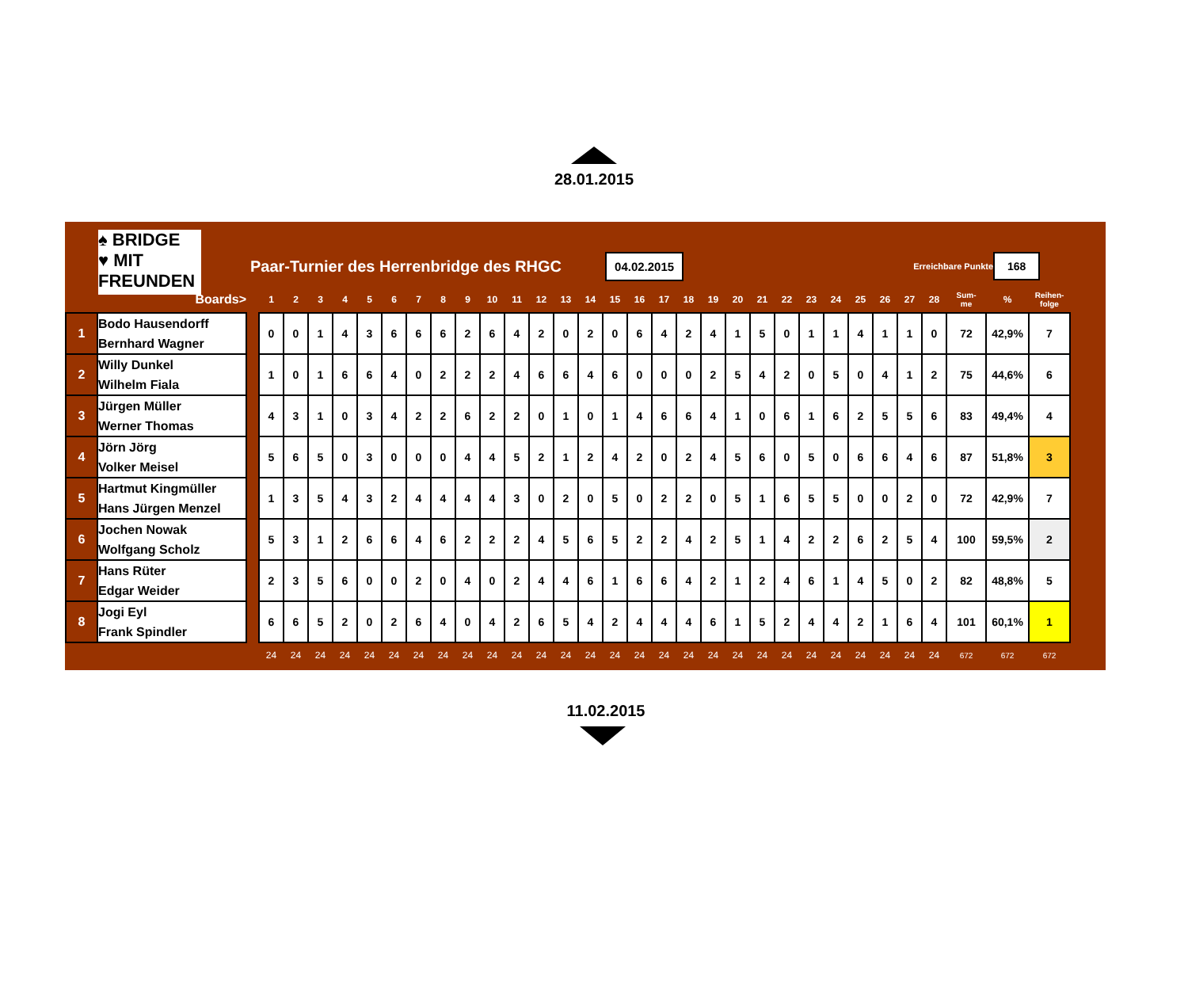28.01.2015
♠ BRIDGE
♥ MIT FREUNDEN
Paar-Turnier des Herrenbridge des RHGC
04.02.2015
Erreichbare Punkte
168
| | Boards> | | 1 | 2 | 3 | 4 | 5 | 6 | 7 | 8 | 9 | 10 | 11 | 12 | 13 | 14 | 15 | 16 | 17 | 18 | 19 | 20 | 21 | 22 | 23 | 24 | 25 | 26 | 27 | 28 | Sum- me | % | Reihen- folge |
| --- | --- | --- | --- | --- | --- | --- | --- | --- | --- | --- | --- | --- | --- | --- | --- | --- | --- | --- | --- | --- | --- | --- | --- | --- | --- | --- | --- | --- | --- | --- | --- | --- | --- |
| 1 | Bodo Hausendorff Bernhard Wagner | | 0 | 0 | 1 | 4 | 3 | 6 | 6 | 6 | 2 | 6 | 4 | 2 | 0 | 2 | 0 | 6 | 4 | 2 | 4 | 1 | 5 | 0 | 1 | 1 | 4 | 1 | 1 | 0 | 72 | 42,9% | 7 |
| 2 | Willy Dunkel Wilhelm Fiala | | 1 | 0 | 1 | 6 | 6 | 4 | 0 | 2 | 2 | 2 | 4 | 6 | 6 | 4 | 6 | 0 | 0 | 0 | 2 | 5 | 4 | 2 | 0 | 5 | 0 | 4 | 1 | 2 | 75 | 44,6% | 6 |
| 3 | Jürgen Müller Werner Thomas | | 4 | 3 | 1 | 0 | 3 | 4 | 2 | 2 | 6 | 2 | 2 | 0 | 1 | 0 | 1 | 4 | 6 | 6 | 4 | 1 | 0 | 6 | 1 | 6 | 2 | 5 | 5 | 6 | 83 | 49,4% | 4 |
| 4 | Jörn Jörg Volker Meisel | | 5 | 6 | 5 | 0 | 3 | 0 | 0 | 0 | 4 | 4 | 5 | 2 | 1 | 2 | 4 | 2 | 0 | 2 | 4 | 5 | 6 | 0 | 5 | 0 | 6 | 6 | 4 | 6 | 87 | 51,8% | 3 |
| 5 | Hartmut Kingmüller Hans Jürgen Menzel | | 1 | 3 | 5 | 4 | 3 | 2 | 4 | 4 | 4 | 4 | 3 | 0 | 2 | 0 | 5 | 0 | 2 | 2 | 0 | 5 | 1 | 6 | 5 | 5 | 0 | 0 | 2 | 0 | 72 | 42,9% | 7 |
| 6 | Jochen Nowak Wolfgang Scholz | | 5 | 3 | 1 | 2 | 6 | 6 | 4 | 6 | 2 | 2 | 2 | 4 | 5 | 6 | 5 | 2 | 2 | 4 | 2 | 5 | 1 | 4 | 2 | 2 | 6 | 2 | 5 | 4 | 100 | 59,5% | 2 |
| 7 | Hans Rüter Edgar Weider | | 2 | 3 | 5 | 6 | 0 | 0 | 2 | 0 | 4 | 0 | 2 | 4 | 4 | 6 | 1 | 6 | 6 | 4 | 2 | 1 | 2 | 4 | 6 | 1 | 4 | 5 | 0 | 2 | 82 | 48,8% | 5 |
| 8 | Jogi Eyl Frank Spindler | | 6 | 6 | 5 | 2 | 0 | 2 | 6 | 4 | 0 | 4 | 2 | 6 | 5 | 4 | 2 | 4 | 4 | 4 | 6 | 1 | 5 | 2 | 4 | 4 | 2 | 1 | 6 | 4 | 101 | 60,1% | 1 |
| | | | 24 | 24 | 24 | 24 | 24 | 24 | 24 | 24 | 24 | 24 | 24 | 24 | 24 | 24 | 24 | 24 | 24 | 24 | 24 | 24 | 24 | 24 | 24 | 24 | 24 | 24 | 24 | 24 | 672 | 672 | 672 |
11.02.2015